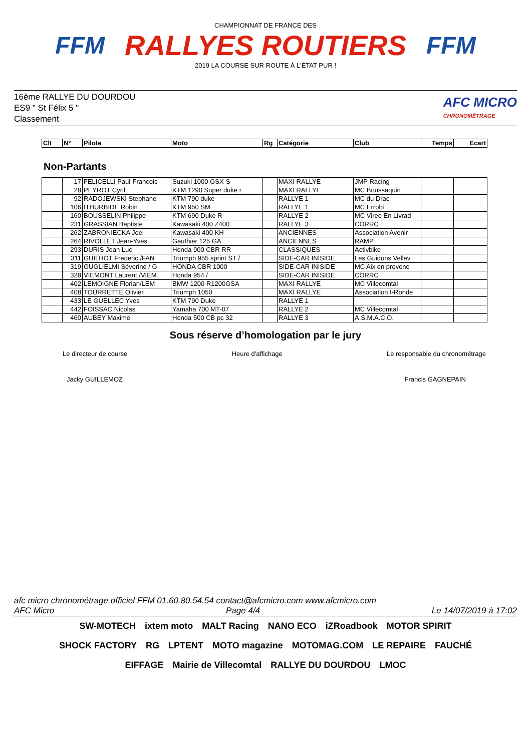FFM
CHAMPIONNAT DE FRANCE DES
RALLYES ROUTIERS
2019 LA COURSE SUR ROUTE À L'ÉTAT PUR !
FFM
16ème RALLYE DU DOURDOU
ES9 " St Félix 5 "
Classement
AFC MICRO
CHRONOMÉTRAGE
| Clt | N° | Pilote | Moto | Rg | Catégorie | Club | Temps | Ecart |
| --- | --- | --- | --- | --- | --- | --- | --- | --- |
Non-Partants
| | 17 | FELICELLI Paul-Francois | Suzuki 1000 GSX-S | | MAXI RALLYE | JMP Racing | | |
| | 28 | PEYROT Cyril | KTM 1290 Super duke r | | MAXI RALLYE | MC Boussaquin | | |
| | 92 | RADOJEWSKI Stephane | KTM 790 duke | | RALLYE 1 | MC du Drac | | |
| | 106 | ITHURBIDE Robin | KTM 950 SM | | RALLYE 1 | MC Errobi | | |
| | 160 | BOUSSELIN Philippe | KTM 690 Duke R | | RALLYE 2 | MC Viree En Livrad | | |
| | 231 | GRASSIAN Baptiste | Kawasaki 400 Z400 | | RALLYE 3 | CORRC | | |
| | 262 | ZABRONIECKA Joel | Kawasaki 400 KH | | ANCIENNES | Association Avenir | | |
| | 264 | RIVOLLET Jean-Yves | Gauthier 125 GA | | ANCIENNES | RAMP | | |
| | 293 | DURIS Jean Luc | Honda 900 CBR RR | | CLASSIQUES | Activbike | | |
| | 311 | GUILHOT Frederic /FAN | Triumph 955 sprint ST / | | SIDE-CAR INISIDE | Les Guidons Vellav | | |
| | 319 | GUGLIELMI Séverine / G | HONDA CBR 1000 | | SIDE-CAR INISIDE | MC Aix en provenc | | |
| | 328 | VIEMONT Laurent /VIEM | Honda 954 / | | SIDE-CAR INISIDE | CORRC | | |
| | 402 | LEMOIGNE Florian/LEM | BMW 1200 R1200GSA | | MAXI RALLYE | MC Villecomtal | | |
| | 408 | TOURRETTE Olivier | Triumph 1050 | | MAXI RALLYE | Association I-Ronde | | |
| | 433 | LE GUELLEC Yves | KTM 790 Duke | | RALLYE 1 | | | |
| | 442 | FOISSAC Nicolas | Yamaha 700 MT-07 | | RALLYE 2 | MC Villecomtal | | |
| | 460 | AUBEY Maxime | Honda 500 CB pc 32 | | RALLYE 3 | A.S.M.A.C.O. | | |
Sous réserve d’homologation par le jury
Le directeur de course Heure d'affichage Le responsable du chronométrage
Jacky GUILLEMOZ Francis GAGNEPAIN
afc micro chronométrage officiel FFM 01.60.80.54.54 contact@afcmicro.com www.afcmicro.com
AFC Micro Page 4/4 Le 14/07/2019 à 17:02
SW-MOTECH ixtem moto MALT Racing NANO ECO iZRoadbook MOTOR SPIRIT SHOCK FACTORY RG LPTENT MOTO magazine MOTOMAG.COM LE REPAIRE FAUCHÉ EIFFAGE Mairie de Villecomtal RALLYE DU DOURDOU LMOC